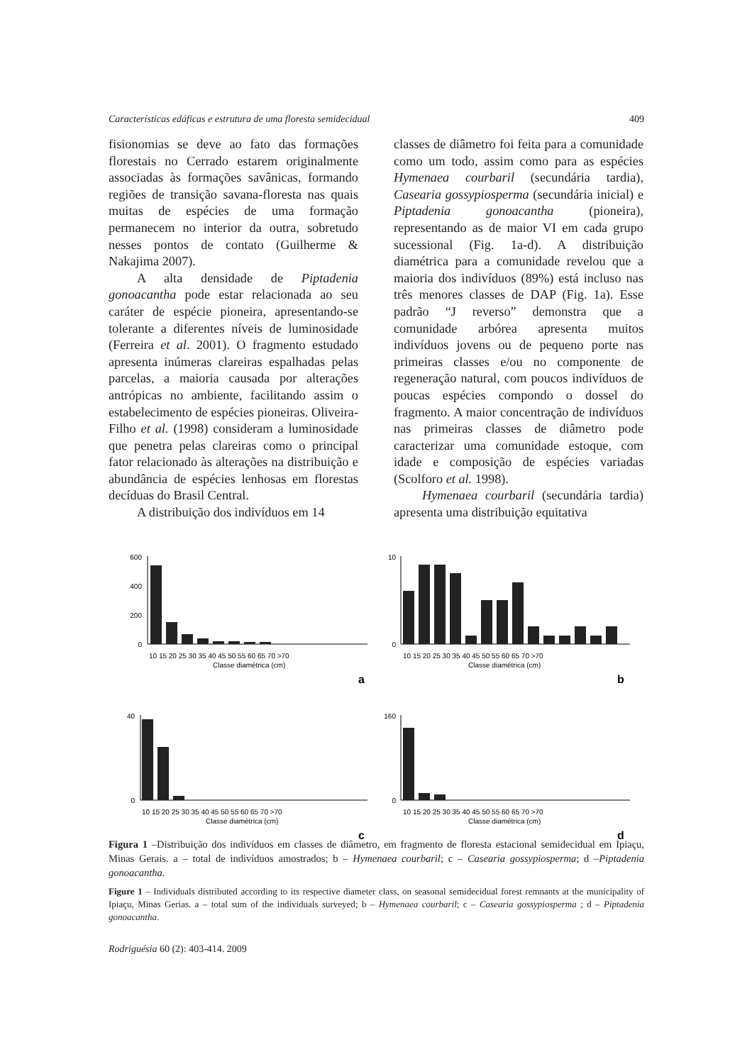Características edáficas e estrutura de uma floresta semidecidual 409
fisionomias se deve ao fato das formações florestais no Cerrado estarem originalmente associadas às formações savânicas, formando regiões de transição savana-floresta nas quais muitas de espécies de uma formação permanecem no interior da outra, sobretudo nesses pontos de contato (Guilherme & Nakajima 2007).
A alta densidade de Piptadenia gonoacantha pode estar relacionada ao seu caráter de espécie pioneira, apresentando-se tolerante a diferentes níveis de luminosidade (Ferreira et al. 2001). O fragmento estudado apresenta inúmeras clareiras espalhadas pelas parcelas, a maioria causada por alterações antrópicas no ambiente, facilitando assim o estabelecimento de espécies pioneiras. Oliveira-Filho et al. (1998) consideram a luminosidade que penetra pelas clareiras como o principal fator relacionado às alterações na distribuição e abundância de espécies lenhosas em florestas decíduas do Brasil Central.
A distribuição dos indivíduos em 14
classes de diâmetro foi feita para a comunidade como um todo, assim como para as espécies Hymenaea courbaril (secundária tardia), Casearia gossypiosperma (secundária inicial) e Piptadenia gonoacantha (pioneira), representando as de maior VI em cada grupo sucessional (Fig. 1a-d). A distribuição diamétrica para a comunidade revelou que a maioria dos indivíduos (89%) está incluso nas três menores classes de DAP (Fig. 1a). Esse padrão “J reverso” demonstra que a comunidade arbórea apresenta muitos indivíduos jovens ou de pequeno porte nas primeiras classes e/ou no componente de regeneração natural, com poucos indivíduos de poucas espécies compondo o dossel do fragmento. A maior concentração de indivíduos nas primeiras classes de diâmetro pode caracterizar uma comunidade estoque, com idade e composição de espécies variadas (Scolforo et al. 1998).
Hymenaea courbaril (secundária tardia) apresenta uma distribuição equitativa
600
400
200
0
10 15 20 25 30 35 40 45 50 55 60 65 70 >70
Classe diamétrica (cm)
a
10
0
10 15 20 25 30 35 40 45 50 55 60 65 70 >70
Classe diamétrica (cm)
b
40
0
10 15 20 25 30 35 40 45 50 55 60 65 70 >70
Classe diamétrica (cm)
c
160
0
10 15 20 25 30 35 40 45 50 55 60 65 70 >70
Classe diamétrica (cm)
d
Figura 1 –Distribuição dos indivíduos em classes de diâmetro, em fragmento de floresta estacional semidecidual em Ipiaçu, Minas Gerais. a – total de indivíduos amostrados; b – Hymenaea courbaril; c – Casearia gossypiosperma; d –Piptadenia gonoacantha.
Figure 1 – Individuals distributed according to its respective diameter class, on seasonal semidecidual forest remnants at the municipality of Ipiaçu, Minas Gerias. a – total sum of the individuals surveyed; b – Hymenaea courbaril; c – Casearia gossypiosperma ; d – Piptadenia gonoacantha.
Rodriguésia 60 (2): 403-414. 2009